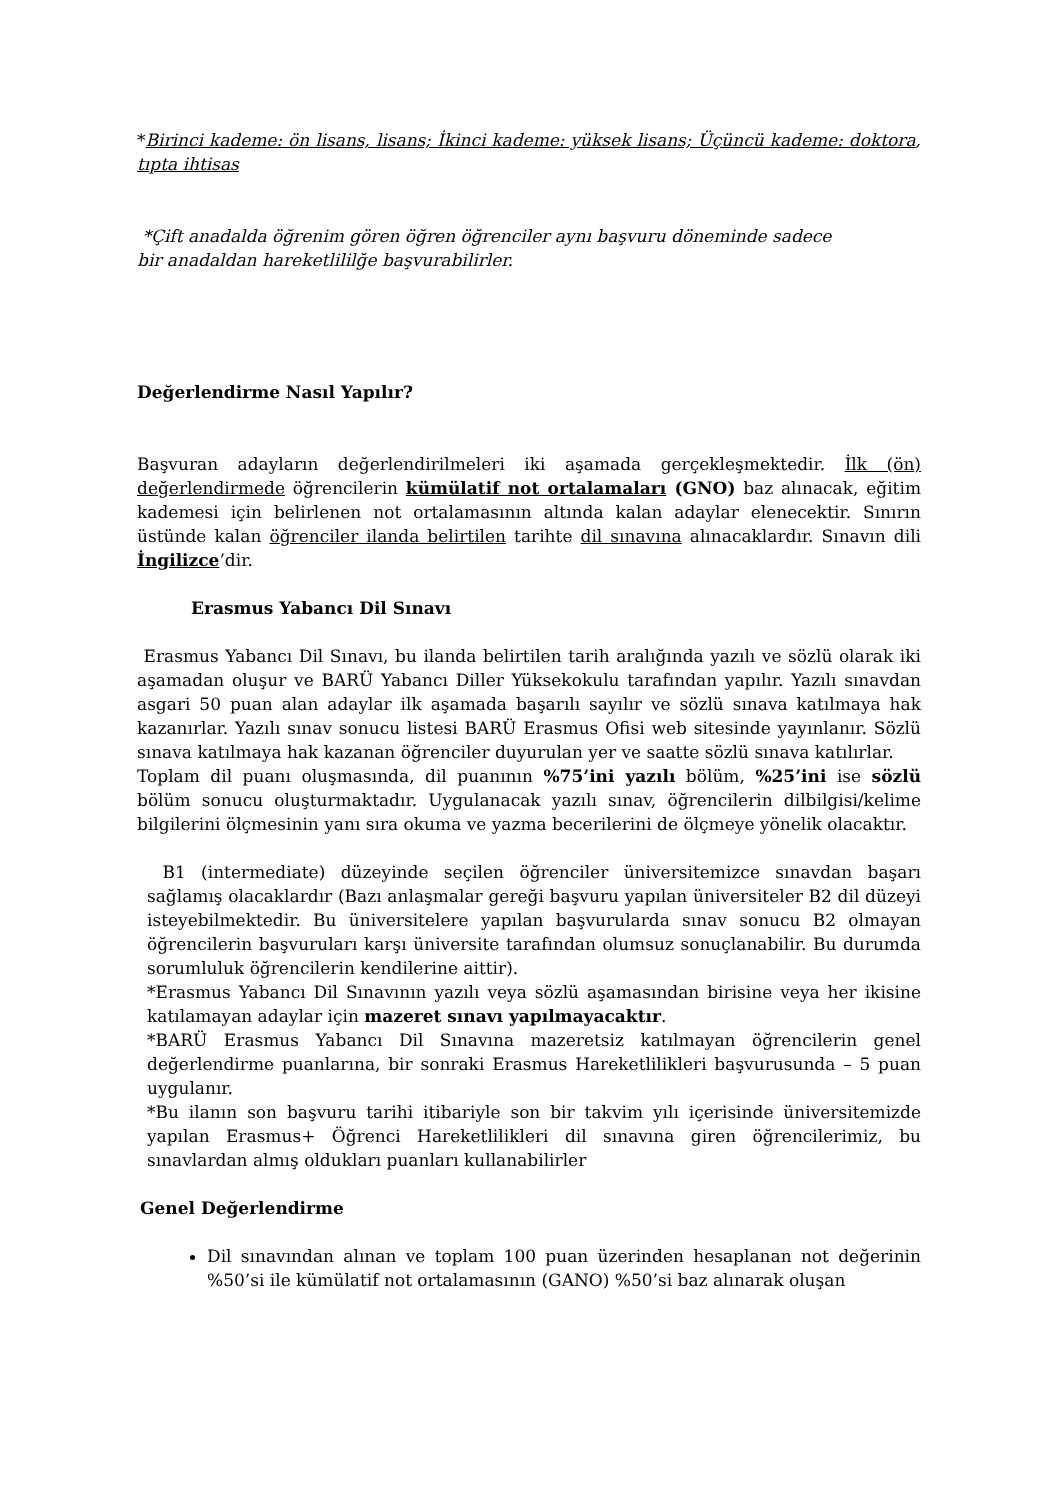*Birinci kademe: ön lisans, lisans; İkinci kademe: yüksek lisans; Üçüncü kademe: doktora, tıpta ihtisas
*Çift anadalda öğrenim gören öğren öğrenciler aynı başvuru döneminde sadece
bir anadaldan hareketlililğe başvurabilirler.
Değerlendirme Nasıl Yapılır?
Başvuran adayların değerlendirilmeleri iki aşamada gerçekleşmektedir. İlk (ön) değerlendirmede öğrencilerin kümülatif not ortalamaları (GNO) baz alınacak, eğitim kademesi için belirlenen not ortalamasının altında kalan adaylar elenecektir. Sınırın üstünde kalan öğrenciler ilanda belirtilen tarihte dil sınavına alınacaklardır. Sınavın dili İngilizce’dir.
Erasmus Yabancı Dil Sınavı
Erasmus Yabancı Dil Sınavı, bu ilanda belirtilen tarih aralığında yazılı ve sözlü olarak iki aşamadan oluşur ve BARÜ Yabancı Diller Yüksekokulu tarafından yapılır. Yazılı sınavdan asgari 50 puan alan adaylar ilk aşamada başarılı sayılır ve sözlü sınava katılmaya hak kazanırlar. Yazılı sınav sonucu listesi BARÜ Erasmus Ofisi web sitesinde yayınlanır. Sözlü sınava katılmaya hak kazanan öğrenciler duyurulan yer ve saatte sözlü sınava katılırlar.
Toplam dil puanı oluşmasında, dil puanının %75’ini yazılı bölüm, %25’ini ise sözlü bölüm sonucu oluşturmaktadır. Uygulanacak yazılı sınav, öğrencilerin dilbilgisi/kelime bilgilerini ölçmesinin yanı sıra okuma ve yazma becerilerini de ölçmeye yönelik olacaktır.
B1 (intermediate) düzeyinde seçilen öğrenciler üniversitemizce sınavdan başarı sağlamış olacaklardır (Bazı anlaşmalar gereği başvuru yapılan üniversiteler B2 dil düzeyi isteyebilmektedir. Bu üniversitelere yapılan başvurularda sınav sonucu B2 olmayan öğrencilerin başvuruları karşı üniversite tarafından olumsuz sonuçlanabilir. Bu durumda sorumluluk öğrencilerin kendilerine aittir).
*Erasmus Yabancı Dil Sınavının yazılı veya sözlü aşamasından birisine veya her ikisine katılamayan adaylar için mazeret sınavı yapılmayacaktır.
*BARÜ Erasmus Yabancı Dil Sınavına mazeretsiz katılmayan öğrencilerin genel değerlendirme puanlarına, bir sonraki Erasmus Hareketlilikleri başvurusunda – 5 puan uygulanır.
*Bu ilanın son başvuru tarihi itibariyle son bir takvim yılı içerisinde üniversitemizde yapılan Erasmus+ Öğrenci Hareketlilikleri dil sınavına giren öğrencilerimiz, bu sınavlardan almış oldukları puanları kullanabilirler
Genel Değerlendirme
Dil sınavından alınan ve toplam 100 puan üzerinden hesaplanan not değerinin %50’si ile kümülatif not ortalamasının (GANO) %50’si baz alınarak oluşan